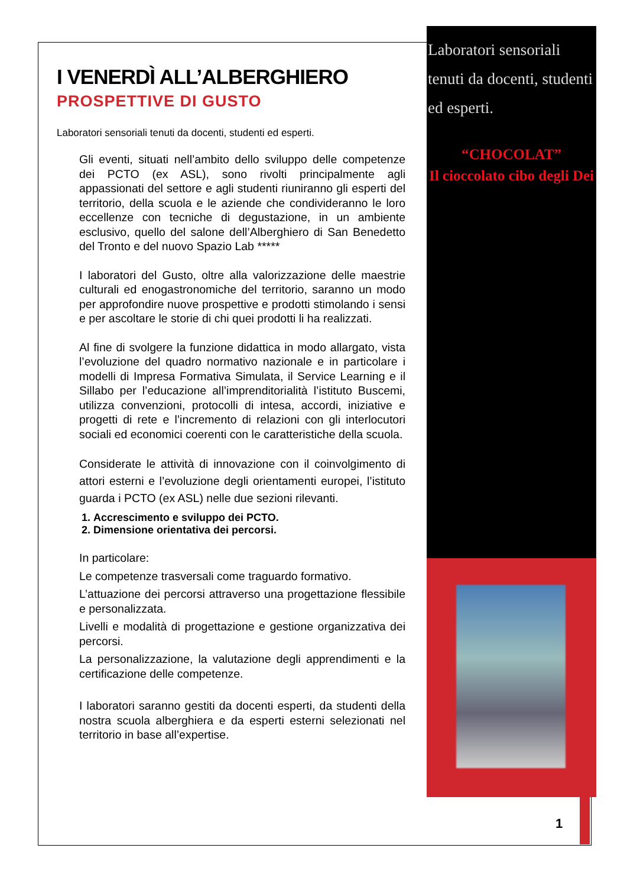Laboratori sensoriali tenuti da docenti, studenti ed esperti.
“CHOCOLAT”
Il cioccolato cibo degli Dei
1
I VENERDÌ ALL’ALBERGHIERO
PROSPETTIVE DI GUSTO
Laboratori sensoriali tenuti da docenti, studenti ed esperti.
Gli eventi, situati nell’ambito dello sviluppo delle competenze dei PCTO (ex ASL), sono rivolti principalmente agli appassionati del settore e agli studenti riuniranno gli esperti del territorio, della scuola e le aziende che condivideranno le loro eccellenze con tecniche di degustazione, in un ambiente esclusivo, quello del salone dell’Alberghiero di San Benedetto del Tronto e del nuovo Spazio Lab *****
I laboratori del Gusto, oltre alla valorizzazione delle maestrie culturali ed enogastronomiche del territorio, saranno un modo per approfondire nuove prospettive e prodotti stimolando i sensi e per ascoltare le storie di chi quei prodotti li ha realizzati.
Al fine di svolgere la funzione didattica in modo allargato, vista l’evoluzione del quadro normativo nazionale e in particolare i modelli di Impresa Formativa Simulata, il Service Learning e il Sillabo per l’educazione all’imprenditorialità l’istituto Buscemi, utilizza convenzioni, protocolli di intesa, accordi, iniziative e progetti di rete e l’incremento di relazioni con gli interlocutori sociali ed economici coerenti con le caratteristiche della scuola.
Considerate le attività di innovazione con il coinvolgimento di attori esterni e l’evoluzione degli orientamenti europei, l’istituto guarda i PCTO (ex ASL) nelle due sezioni rilevanti.
1. Accrescimento e sviluppo dei PCTO.
2. Dimensione orientativa dei percorsi.
In particolare:
Le competenze trasversali come traguardo formativo.
L’attuazione dei percorsi attraverso una progettazione flessibile e personalizzata.
Livelli e modalità di progettazione e gestione organizzativa dei percorsi.
La personalizzazione, la valutazione degli apprendimenti e la certificazione delle competenze.
I laboratori saranno gestiti da docenti esperti, da studenti della nostra scuola alberghiera e da esperti esterni selezionati nel territorio in base all’expertise.